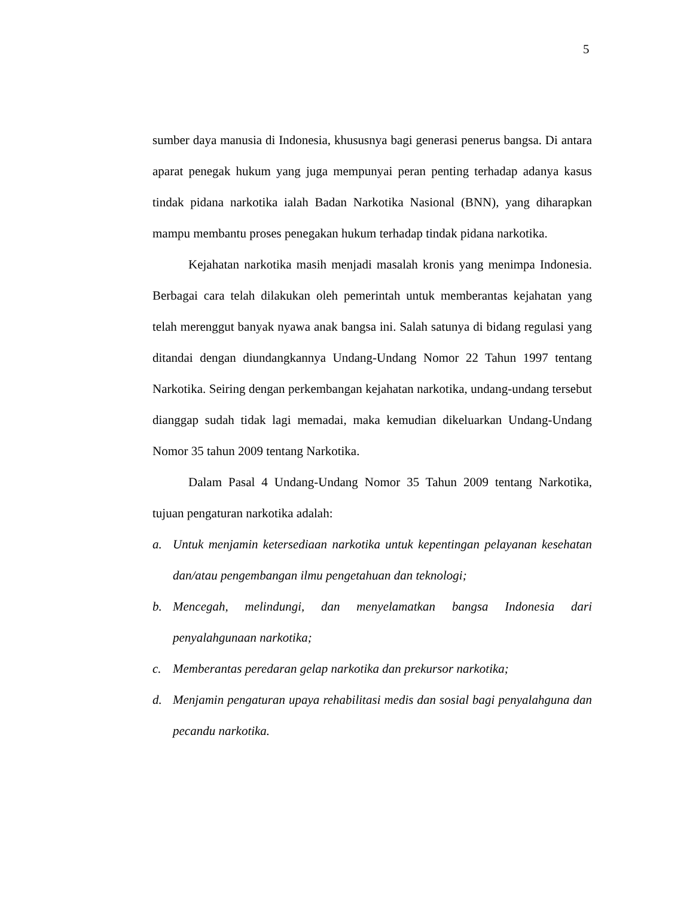5
sumber daya manusia di Indonesia, khususnya bagi generasi penerus bangsa. Di antara aparat penegak hukum yang juga mempunyai peran penting terhadap adanya kasus tindak pidana narkotika ialah Badan Narkotika Nasional (BNN), yang diharapkan mampu membantu proses penegakan hukum terhadap tindak pidana narkotika.
Kejahatan narkotika masih menjadi masalah kronis yang menimpa Indonesia. Berbagai cara telah dilakukan oleh pemerintah untuk memberantas kejahatan yang telah merenggut banyak nyawa anak bangsa ini. Salah satunya di bidang regulasi yang ditandai dengan diundangkannya Undang-Undang Nomor 22 Tahun 1997 tentang Narkotika. Seiring dengan perkembangan kejahatan narkotika, undang-undang tersebut dianggap sudah tidak lagi memadai, maka kemudian dikeluarkan Undang-Undang Nomor 35 tahun 2009 tentang Narkotika.
Dalam Pasal 4 Undang-Undang Nomor 35 Tahun 2009 tentang Narkotika, tujuan pengaturan narkotika adalah:
a. Untuk menjamin ketersediaan narkotika untuk kepentingan pelayanan kesehatan dan/atau pengembangan ilmu pengetahuan dan teknologi;
b. Mencegah, melindungi, dan menyelamatkan bangsa Indonesia dari penyalahgunaan narkotika;
c. Memberantas peredaran gelap narkotika dan prekursor narkotika;
d. Menjamin pengaturan upaya rehabilitasi medis dan sosial bagi penyalahguna dan pecandu narkotika.